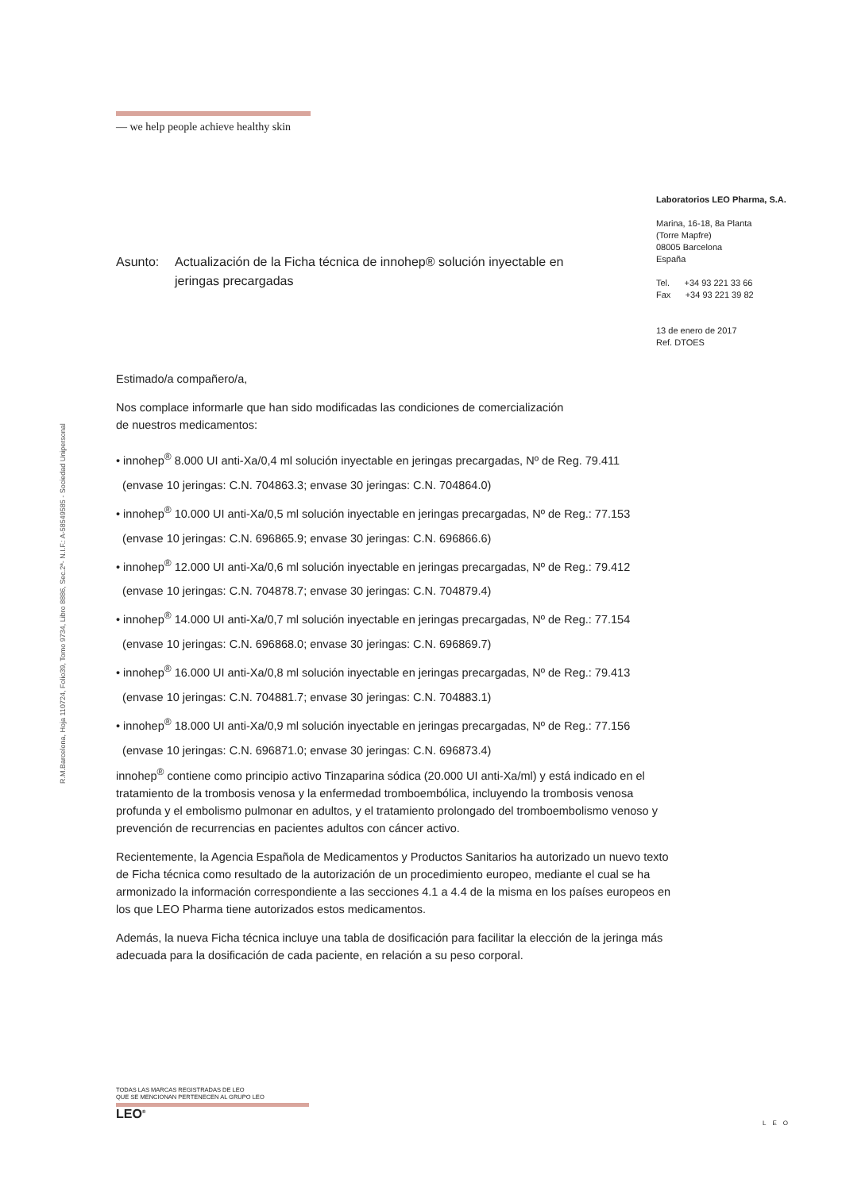— we help people achieve healthy skin
R.M.Barcelona, Hoja 110724, Folio39, Tomo 9734, Libro 8886, Sec.2ª- N.I.F.: A-58549585 - Sociedad Unipersonal
Laboratorios LEO Pharma, S.A.
Marina, 16-18, 8a Planta
(Torre Mapfre)
08005 Barcelona
España
Tel. +34 93 221 33 66
Fax +34 93 221 39 82
13 de enero de 2017
Ref. DTOES
Asunto: Actualización de la Ficha técnica de innohep® solución inyectable en jeringas precargadas
Estimado/a compañero/a,
Nos complace informarle que han sido modificadas las condiciones de comercialización
de nuestros medicamentos:
• innohep<sup>®</sup> 8.000 UI anti-Xa/0,4 ml solución inyectable en jeringas precargadas, Nº de Reg. 79.411
(envase 10 jeringas: C.N. 704863.3; envase 30 jeringas: C.N. 704864.0)
• innohep<sup>®</sup> 10.000 UI anti-Xa/0,5 ml solución inyectable en jeringas precargadas, Nº de Reg.: 77.153
(envase 10 jeringas: C.N. 696865.9; envase 30 jeringas: C.N. 696866.6)
• innohep<sup>®</sup> 12.000 UI anti-Xa/0,6 ml solución inyectable en jeringas precargadas, Nº de Reg.: 79.412
(envase 10 jeringas: C.N. 704878.7; envase 30 jeringas: C.N. 704879.4)
• innohep<sup>®</sup> 14.000 UI anti-Xa/0,7 ml solución inyectable en jeringas precargadas, Nº de Reg.: 77.154
(envase 10 jeringas: C.N. 696868.0; envase 30 jeringas: C.N. 696869.7)
• innohep<sup>®</sup> 16.000 UI anti-Xa/0,8 ml solución inyectable en jeringas precargadas, Nº de Reg.: 79.413
(envase 10 jeringas: C.N. 704881.7; envase 30 jeringas: C.N. 704883.1)
• innohep<sup>®</sup> 18.000 UI anti-Xa/0,9 ml solución inyectable en jeringas precargadas, Nº de Reg.: 77.156
(envase 10 jeringas: C.N. 696871.0; envase 30 jeringas: C.N. 696873.4)
innohep<sup>®</sup> contiene como principio activo Tinzaparina sódica (20.000 UI anti-Xa/ml) y está indicado en el tratamiento de la trombosis venosa y la enfermedad tromboembólica, incluyendo la trombosis venosa profunda y el embolismo pulmonar en adultos, y el tratamiento prolongado del tromboembolismo venoso y prevención de recurrencias en pacientes adultos con cáncer activo.
Recientemente, la Agencia Española de Medicamentos y Productos Sanitarios ha autorizado un nuevo texto de Ficha técnica como resultado de la autorización de un procedimiento europeo, mediante el cual se ha armonizado la información correspondiente a las secciones 4.1 a 4.4 de la misma en los países europeos en los que LEO Pharma tiene autorizados estos medicamentos.
Además, la nueva Ficha técnica incluye una tabla de dosificación para facilitar la elección de la jeringa más adecuada para la dosificación de cada paciente, en relación a su peso corporal.
TODAS LAS MARCAS REGISTRADAS DE LEO
QUE SE MENCIONAN PERTENECEN AL GRUPO LEO
LEO<sup>®</sup>
LEO